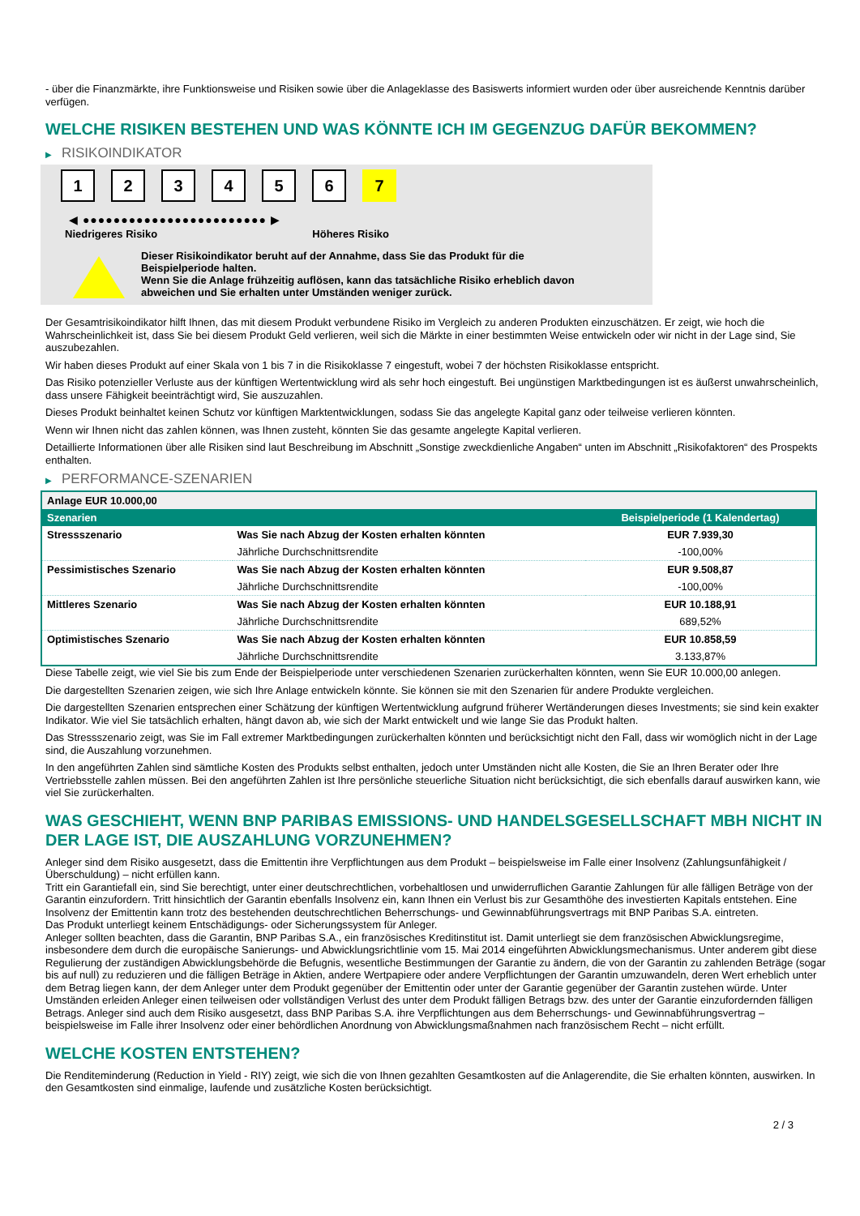- über die Finanzmärkte, ihre Funktionsweise und Risiken sowie über die Anlageklasse des Basiswerts informiert wurden oder über ausreichende Kenntnis darüber verfügen.
WELCHE RISIKEN BESTEHEN UND WAS KÖNNTE ICH IM GEGENZUG DAFÜR BEKOMMEN?
▶ RISIKOINDIKATOR
1 2 3 4 5 6 7
◀ ●●●●●●●●●●●●●●●●●●●●●●●● ▶
Niedrigeres Risiko Höheres Risiko
Dieser Risikoindikator beruht auf der Annahme, dass Sie das Produkt für die
Beispielperiode halten.
Wenn Sie die Anlage frühzeitig auflösen, kann das tatsächliche Risiko erheblich davon
abweichen und Sie erhalten unter Umständen weniger zurück.
Der Gesamtrisikoindikator hilft Ihnen, das mit diesem Produkt verbundene Risiko im Vergleich zu anderen Produkten einzuschätzen. Er zeigt, wie hoch die Wahrscheinlichkeit ist, dass Sie bei diesem Produkt Geld verlieren, weil sich die Märkte in einer bestimmten Weise entwickeln oder wir nicht in der Lage sind, Sie auszubezahlen.
Wir haben dieses Produkt auf einer Skala von 1 bis 7 in die Risikoklasse 7 eingestuft, wobei 7 der höchsten Risikoklasse entspricht.
Das Risiko potenzieller Verluste aus der künftigen Wertentwicklung wird als sehr hoch eingestuft. Bei ungünstigen Marktbedingungen ist es äußerst unwahrscheinlich, dass unsere Fähigkeit beeinträchtigt wird, Sie auszuzahlen.
Dieses Produkt beinhaltet keinen Schutz vor künftigen Marktentwicklungen, sodass Sie das angelegte Kapital ganz oder teilweise verlieren könnten.
Wenn wir Ihnen nicht das zahlen können, was Ihnen zusteht, könnten Sie das gesamte angelegte Kapital verlieren.
Detaillierte Informationen über alle Risiken sind laut Beschreibung im Abschnitt „Sonstige zweckdienliche Angaben“ unten im Abschnitt „Risikofaktoren“ des Prospekts enthalten.
▶ PERFORMANCE-SZENARIEN
| Anlage EUR 10.000,00 | | |
| --- | --- | --- |
| Szenarien | | Beispielperiode (1 Kalendertag) |
| Stressszenario | Was Sie nach Abzug der Kosten erhalten könnten | EUR 7.939,30 |
| | Jährliche Durchschnittsrendite | -100,00% |
| Pessimistisches Szenario | Was Sie nach Abzug der Kosten erhalten könnten | EUR 9.508,87 |
| | Jährliche Durchschnittsrendite | -100,00% |
| Mittleres Szenario | Was Sie nach Abzug der Kosten erhalten könnten | EUR 10.188,91 |
| | Jährliche Durchschnittsrendite | 689,52% |
| Optimistisches Szenario | Was Sie nach Abzug der Kosten erhalten könnten | EUR 10.858,59 |
| | Jährliche Durchschnittsrendite | 3.133,87% |
Diese Tabelle zeigt, wie viel Sie bis zum Ende der Beispielperiode unter verschiedenen Szenarien zurückerhalten könnten, wenn Sie EUR 10.000,00 anlegen.
Die dargestellten Szenarien zeigen, wie sich Ihre Anlage entwickeln könnte. Sie können sie mit den Szenarien für andere Produkte vergleichen.
Die dargestellten Szenarien entsprechen einer Schätzung der künftigen Wertentwicklung aufgrund früherer Wertänderungen dieses Investments; sie sind kein exakter Indikator. Wie viel Sie tatsächlich erhalten, hängt davon ab, wie sich der Markt entwickelt und wie lange Sie das Produkt halten.
Das Stressszenario zeigt, was Sie im Fall extremer Marktbedingungen zurückerhalten könnten und berücksichtigt nicht den Fall, dass wir womöglich nicht in der Lage sind, die Auszahlung vorzunehmen.
In den angeführten Zahlen sind sämtliche Kosten des Produkts selbst enthalten, jedoch unter Umständen nicht alle Kosten, die Sie an Ihren Berater oder Ihre Vertriebsstelle zahlen müssen. Bei den angeführten Zahlen ist Ihre persönliche steuerliche Situation nicht berücksichtigt, die sich ebenfalls darauf auswirken kann, wie viel Sie zurückerhalten.
WAS GESCHIEHT, WENN BNP PARIBAS EMISSIONS- UND HANDELSGESELLSCHAFT MBH NICHT IN DER LAGE IST, DIE AUSZAHLUNG VORZUNEHMEN?
Anleger sind dem Risiko ausgesetzt, dass die Emittentin ihre Verpflichtungen aus dem Produkt – beispielsweise im Falle einer Insolvenz (Zahlungsunfähigkeit / Überschuldung) – nicht erfüllen kann.
Tritt ein Garantiefall ein, sind Sie berechtigt, unter einer deutschrechtlichen, vorbehaltlosen und unwiderruflichen Garantie Zahlungen für alle fälligen Beträge von der Garantin einzufordern. Tritt hinsichtlich der Garantin ebenfalls Insolvenz ein, kann Ihnen ein Verlust bis zur Gesamthöhe des investierten Kapitals entstehen. Eine Insolvenz der Emittentin kann trotz des bestehenden deutschrechtlichen Beherrschungs- und Gewinnabführungsvertrags mit BNP Paribas S.A. eintreten.
Das Produkt unterliegt keinem Entschädigungs- oder Sicherungssystem für Anleger.
Anleger sollten beachten, dass die Garantin, BNP Paribas S.A., ein französisches Kreditinstitut ist. Damit unterliegt sie dem französischen Abwicklungsregime, insbesondere dem durch die europäische Sanierungs- und Abwicklungsrichtlinie vom 15. Mai 2014 eingeführten Abwicklungsmechanismus. Unter anderem gibt diese Regulierung der zuständigen Abwicklungsbehörde die Befugnis, wesentliche Bestimmungen der Garantie zu ändern, die von der Garantin zu zahlenden Beträge (sogar bis auf null) zu reduzieren und die fälligen Beträge in Aktien, andere Wertpapiere oder andere Verpflichtungen der Garantin umzuwandeln, deren Wert erheblich unter dem Betrag liegen kann, der dem Anleger unter dem Produkt gegenüber der Emittentin oder unter der Garantie gegenüber der Garantin zustehen würde. Unter Umständen erleiden Anleger einen teilweisen oder vollständigen Verlust des unter dem Produkt fälligen Betrags bzw. des unter der Garantie einzufordernden fälligen Betrags. Anleger sind auch dem Risiko ausgesetzt, dass BNP Paribas S.A. ihre Verpflichtungen aus dem Beherrschungs- und Gewinnabführungsvertrag – beispielsweise im Falle ihrer Insolvenz oder einer behördlichen Anordnung von Abwicklungsmaßnahmen nach französischem Recht – nicht erfüllt.
WELCHE KOSTEN ENTSTEHEN?
Die Renditeminderung (Reduction in Yield - RIY) zeigt, wie sich die von Ihnen gezahlten Gesamtkosten auf die Anlagerendite, die Sie erhalten könnten, auswirken. In den Gesamtkosten sind einmalige, laufende und zusätzliche Kosten berücksichtigt.
2 / 3